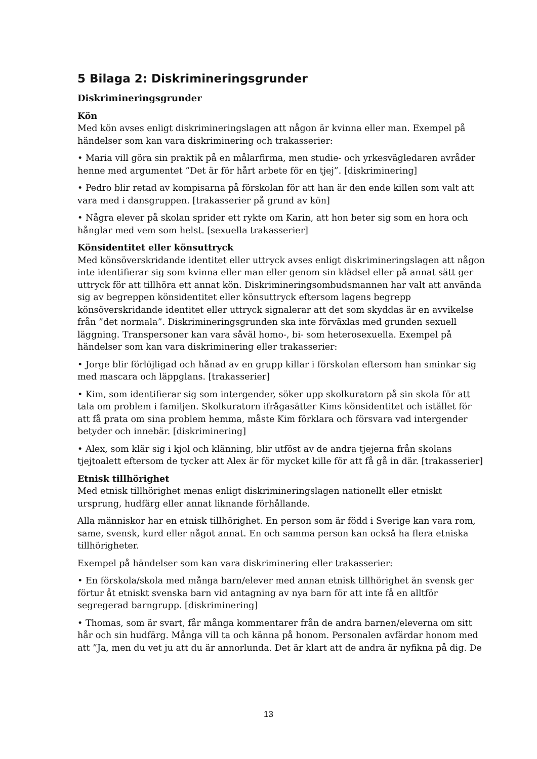5 Bilaga 2: Diskrimineringsgrunder
Diskrimineringsgrunder
Kön
Med kön avses enligt diskrimineringslagen att någon är kvinna eller man. Exempel på händelser som kan vara diskriminering och trakasserier:
• Maria vill göra sin praktik på en målarfirma, men studie- och yrkesvägledaren avråder henne med argumentet ”Det är för hårt arbete för en tjej”. [diskriminering]
• Pedro blir retad av kompisarna på förskolan för att han är den ende killen som valt att vara med i dansgruppen. [trakasserier på grund av kön]
• Några elever på skolan sprider ett rykte om Karin, att hon beter sig som en hora och hånglar med vem som helst. [sexuella trakasserier]
Könsidentitet eller könsuttryck
Med könsöverskridande identitet eller uttryck avses enligt diskrimineringslagen att någon inte identifierar sig som kvinna eller man eller genom sin klädsel eller på annat sätt ger uttryck för att tillhöra ett annat kön. Diskrimineringsombudsmannen har valt att använda sig av begreppen könsidentitet eller könsuttryck eftersom lagens begrepp könsöverskridande identitet eller uttryck signalerar att det som skyddas är en avvikelse från ”det normala”. Diskrimineringsgrunden ska inte förväxlas med grunden sexuell läggning. Transpersoner kan vara såväl homo-, bi- som heterosexuella. Exempel på händelser som kan vara diskriminering eller trakasserier:
• Jorge blir förlöjligad och hånad av en grupp killar i förskolan eftersom han sminkar sig med mascara och läppglans. [trakasserier]
• Kim, som identifierar sig som intergender, söker upp skolkuratorn på sin skola för att tala om problem i familjen. Skolkuratorn ifrågasätter Kims könsidentitet och istället för att få prata om sina problem hemma, måste Kim förklara och försvara vad intergender betyder och innebär. [diskriminering]
• Alex, som klär sig i kjol och klänning, blir utföst av de andra tjejerna från skolans tjejtoalett eftersom de tycker att Alex är för mycket kille för att få gå in där. [trakasserier]
Etnisk tillhörighet
Med etnisk tillhörighet menas enligt diskrimineringslagen nationellt eller etniskt ursprung, hudfärg eller annat liknande förhållande.
Alla människor har en etnisk tillhörighet. En person som är född i Sverige kan vara rom, same, svensk, kurd eller något annat. En och samma person kan också ha flera etniska tillhörigheter.
Exempel på händelser som kan vara diskriminering eller trakasserier:
• En förskola/skola med många barn/elever med annan etnisk tillhörighet än svensk ger förtur åt etniskt svenska barn vid antagning av nya barn för att inte få en alltför segregerad barngrupp. [diskriminering]
• Thomas, som är svart, får många kommentarer från de andra barnen/eleverna om sitt hår och sin hudfärg. Många vill ta och känna på honom. Personalen avfärdar honom med att ”Ja, men du vet ju att du är annorlunda. Det är klart att de andra är nyfikna på dig. De
13